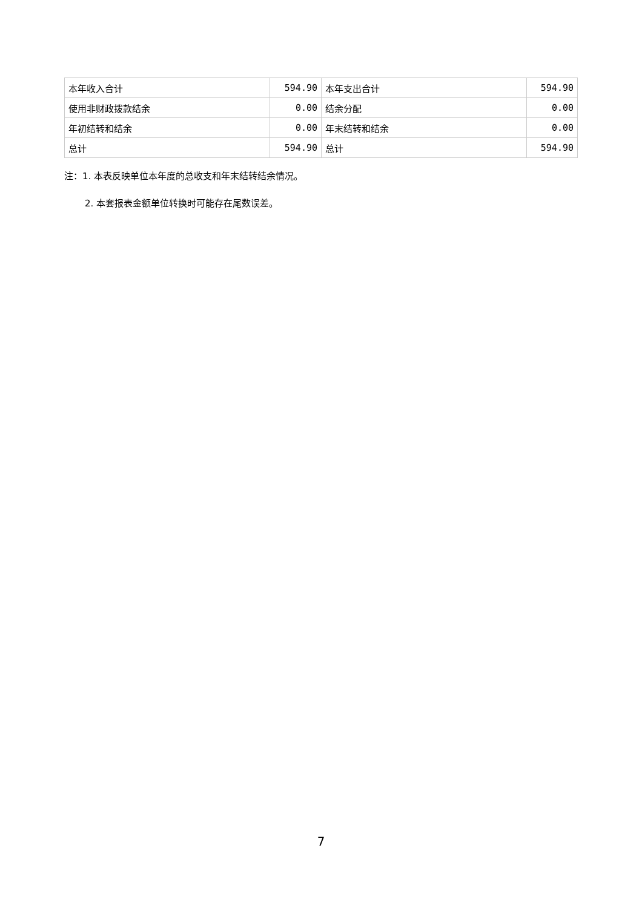| 本年收入合计 | 594.90 | 本年支出合计 | 594.90 |
| 使用非财政拨款结余 | 0.00 | 结余分配 | 0.00 |
| 年初结转和结余 | 0.00 | 年末结转和结余 | 0.00 |
| 总计 | 594.90 | 总计 | 594.90 |
注：1. 本表反映单位本年度的总收支和年末结转结余情况。
2. 本套报表金额单位转换时可能存在尾数误差。
7